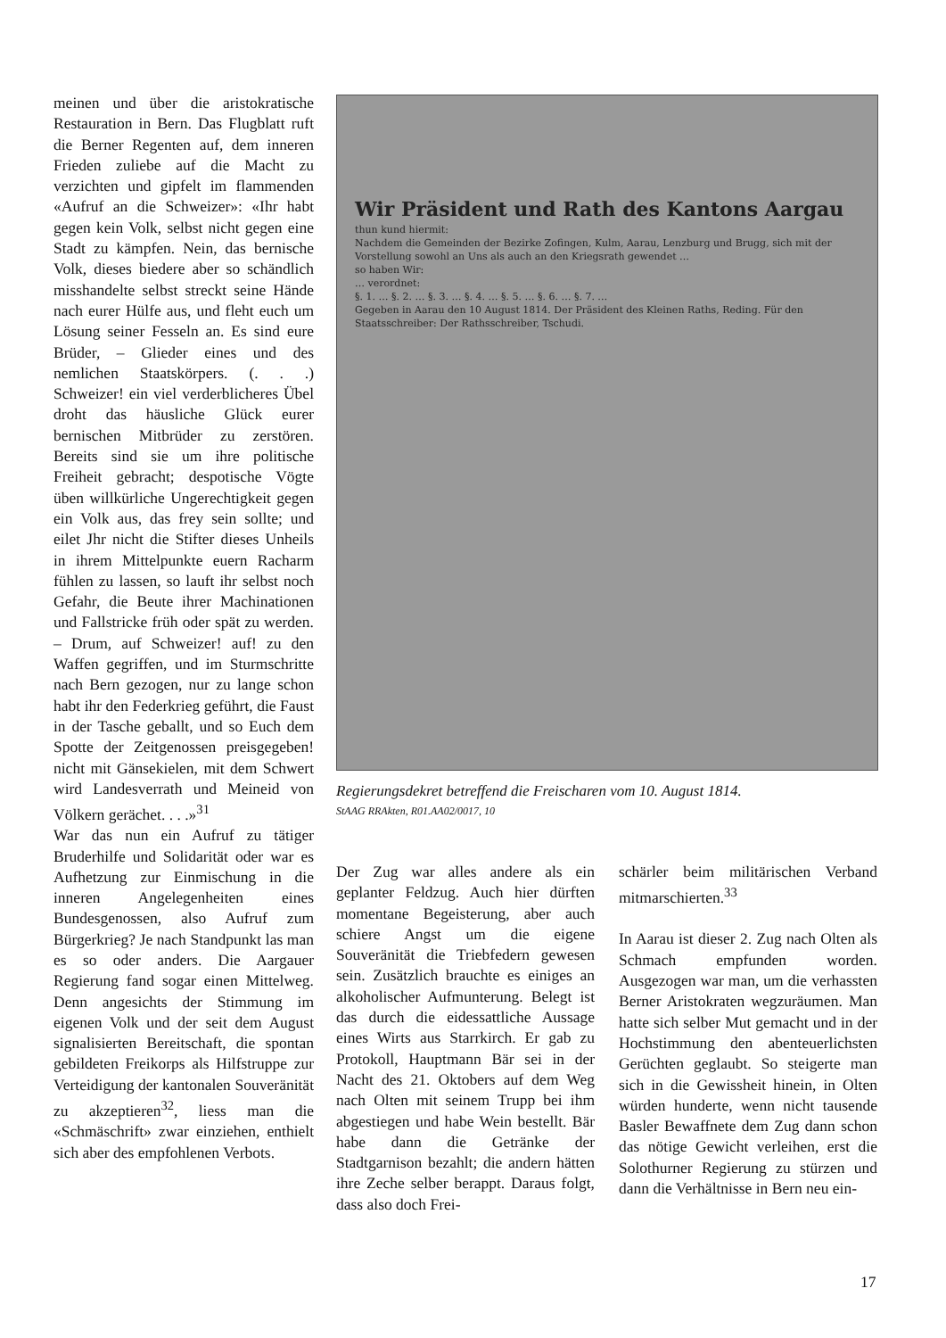meinen und über die aristokratische Restauration in Bern. Das Flugblatt ruft die Berner Regenten auf, dem inneren Frieden zuliebe auf die Macht zu verzichten und gipfelt im flammenden «Aufruf an die Schweizer»: «Ihr habt gegen kein Volk, selbst nicht gegen eine Stadt zu kämpfen. Nein, das bernische Volk, dieses biedere aber so schändlich misshandelte selbst streckt seine Hände nach eurer Hülfe aus, und fleht euch um Lösung seiner Fesseln an. Es sind eure Brüder, – Glieder eines und des nemlichen Staatskörpers. (. . .) Schweizer! ein viel verderblicheres Übel droht das häusliche Glück eurer bernischen Mitbrüder zu zerstören. Bereits sind sie um ihre politische Freiheit gebracht; despotische Vögte üben willkürliche Ungerechtigkeit gegen ein Volk aus, das frey sein sollte; und eilet Jhr nicht die Stifter dieses Unheils in ihrem Mittelpunkte euern Racharm fühlen zu lassen, so lauft ihr selbst noch Gefahr, die Beute ihrer Machinationen und Fallstricke früh oder spät zu werden. – Drum, auf Schweizer! auf! zu den Waffen gegriffen, und im Sturmschritte nach Bern gezogen, nur zu lange schon habt ihr den Federkrieg geführt, die Faust in der Tasche geballt, und so Euch dem Spotte der Zeitgenossen preisgegeben! nicht mit Gänsekielen, mit dem Schwert wird Landesverrath und Meineid von Völkern gerächet. . . .»<sup>31</sup>
War das nun ein Aufruf zu tätiger Bruderhilfe und Solidarität oder war es Aufhetzung zur Einmischung in die inneren Angelegenheiten eines Bundesgenossen, also Aufruf zum Bürgerkrieg? Je nach Standpunkt las man es so oder anders. Die Aargauer Regierung fand sogar einen Mittelweg. Denn angesichts der Stimmung im eigenen Volk und der seit dem August signalisierten Bereitschaft, die spontan gebildeten Freikorps als Hilfstruppe zur Verteidigung der kantonalen Souveränität zu akzeptieren<sup>32</sup>, liess man die «Schmäschrift» zwar einziehen, enthielt sich aber des empfohlenen Verbots.
Wir Präsident und Rath des Kantons Aargau
thun kund hiermit:
Nachdem die Gemeinden der Bezirke Zofingen, Kulm, Aarau, Lenzburg und Brugg, sich mit der Vorstellung sowohl an Uns als auch an den Kriegsrath gewendet …
so haben Wir:
… verordnet:
§. 1. … §. 2. … §. 3. … §. 4. … §. 5. … §. 6. … §. 7. …
Gegeben in Aarau den 10 August 1814. Der Präsident des Kleinen Raths, Reding. Für den Staatsschreiber: Der Rathsschreiber, Tschudi.
Regierungsdekret betreffend die Freischaren vom 10. August 1814.
StAAG RRAkten, R01.AA02/0017, 10
Der Zug war alles andere als ein geplanter Feldzug. Auch hier dürften momentane Begeisterung, aber auch schiere Angst um die eigene Souveränität die Triebfedern gewesen sein. Zusätzlich brauchte es einiges an alkoholischer Aufmunterung. Belegt ist das durch die eidessattliche Aussage eines Wirts aus Starrkirch. Er gab zu Protokoll, Hauptmann Bär sei in der Nacht des 21. Oktobers auf dem Weg nach Olten mit seinem Trupp bei ihm abgestiegen und habe Wein bestellt. Bär habe dann die Getränke der Stadtgarnison bezahlt; die andern hätten ihre Zeche selber berappt. Daraus folgt, dass also doch Frei-
schärler beim militärischen Verband mitmarschierten.<sup>33</sup>
In Aarau ist dieser 2. Zug nach Olten als Schmach empfunden worden. Ausgezogen war man, um die verhassten Berner Aristokraten wegzuräumen. Man hatte sich selber Mut gemacht und in der Hochstimmung den abenteuerlichsten Gerüchten geglaubt. So steigerte man sich in die Gewissheit hinein, in Olten würden hunderte, wenn nicht tausende Basler Bewaffnete dem Zug dann schon das nötige Gewicht verleihen, erst die Solothurner Regierung zu stürzen und dann die Verhältnisse in Bern neu ein-
17